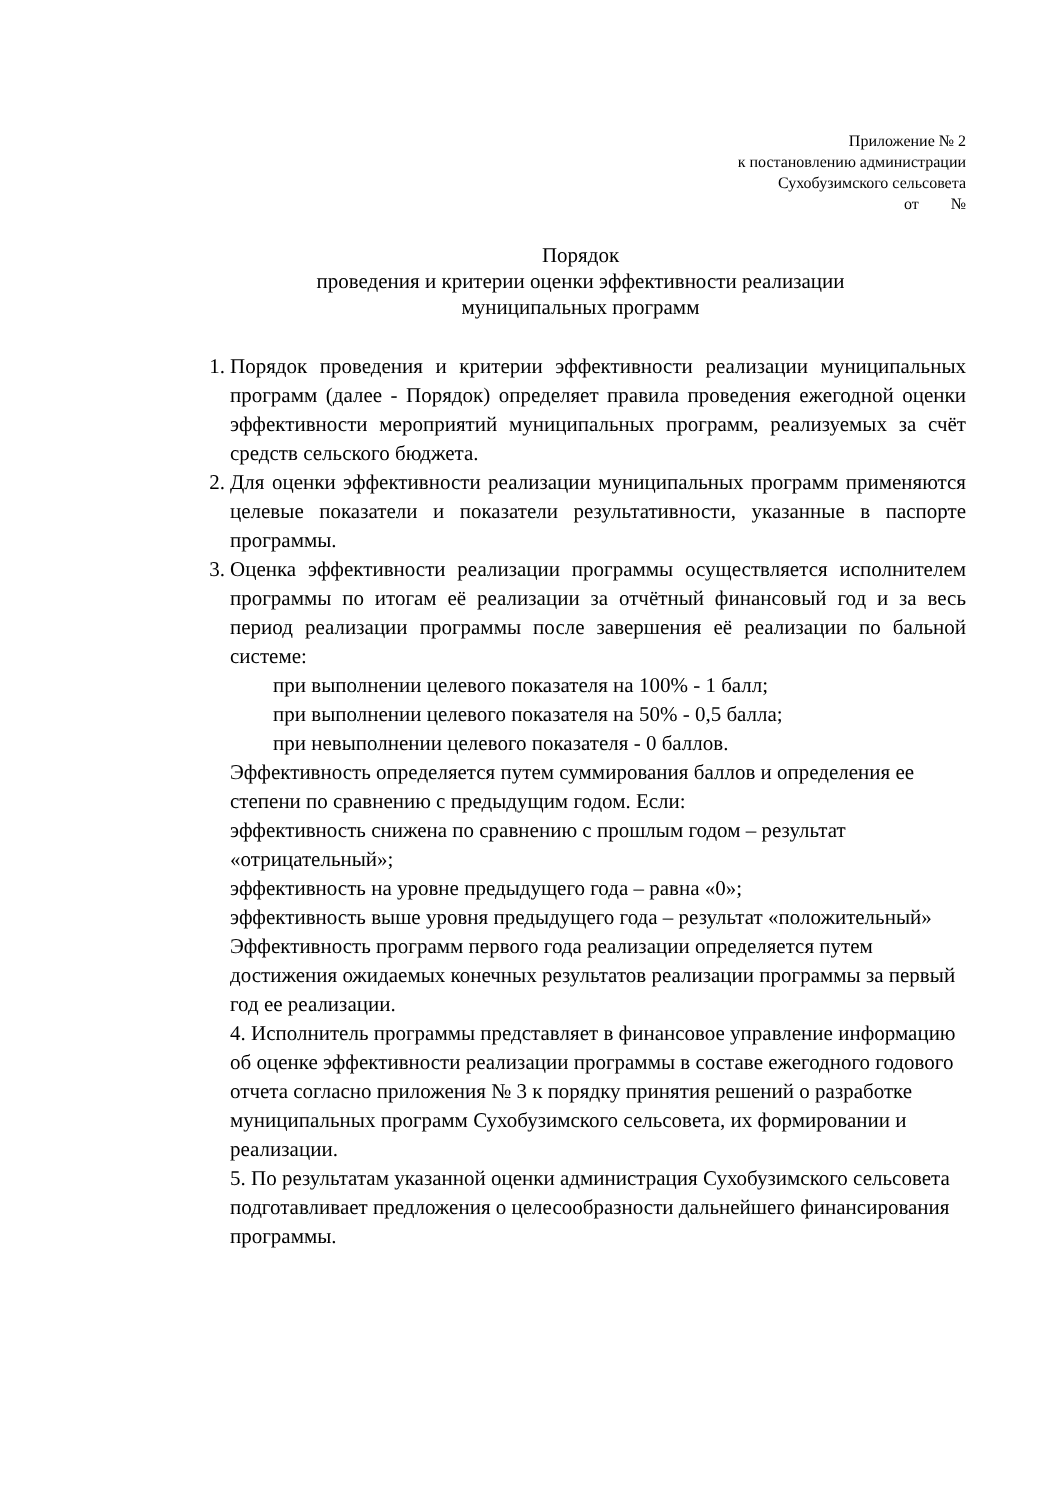Приложение № 2
к постановлению администрации
Сухобузимского сельсовета
от №
Порядок
проведения и критерии оценки эффективности реализации
муниципальных программ
1. Порядок проведения и критерии эффективности реализации муниципальных программ (далее - Порядок) определяет правила проведения ежегодной оценки эффективности мероприятий муниципальных программ, реализуемых за счёт средств сельского бюджета.
2. Для оценки эффективности реализации муниципальных программ применяются целевые показатели и показатели результативности, указанные в паспорте программы.
3. Оценка эффективности реализации программы осуществляется исполнителем программы по итогам её реализации за отчётный финансовый год и за весь период реализации программы после завершения её реализации по бальной системе:
при выполнении целевого показателя на 100% - 1 балл;
при выполнении целевого показателя на 50% - 0,5 балла;
при невыполнении целевого показателя - 0 баллов.
Эффективность определяется путем суммирования баллов и определения ее степени по сравнению с предыдущим годом. Если:
эффективность снижена по сравнению с прошлым годом – результат «отрицательный»;
эффективность на уровне предыдущего года – равна «0»;
эффективность выше уровня предыдущего года – результат «положительный»
Эффективность программ первого года реализации определяется путем достижения ожидаемых конечных результатов реализации программы за первый год ее реализации.
4. Исполнитель программы представляет в финансовое управление информацию об оценке эффективности реализации программы в составе ежегодного годового отчета согласно приложения № 3 к порядку принятия решений о разработке муниципальных программ Сухобузимского сельсовета, их формировании и реализации.
5. По результатам указанной оценки администрация Сухобузимского сельсовета подготавливает предложения о целесообразности дальнейшего финансирования программы.